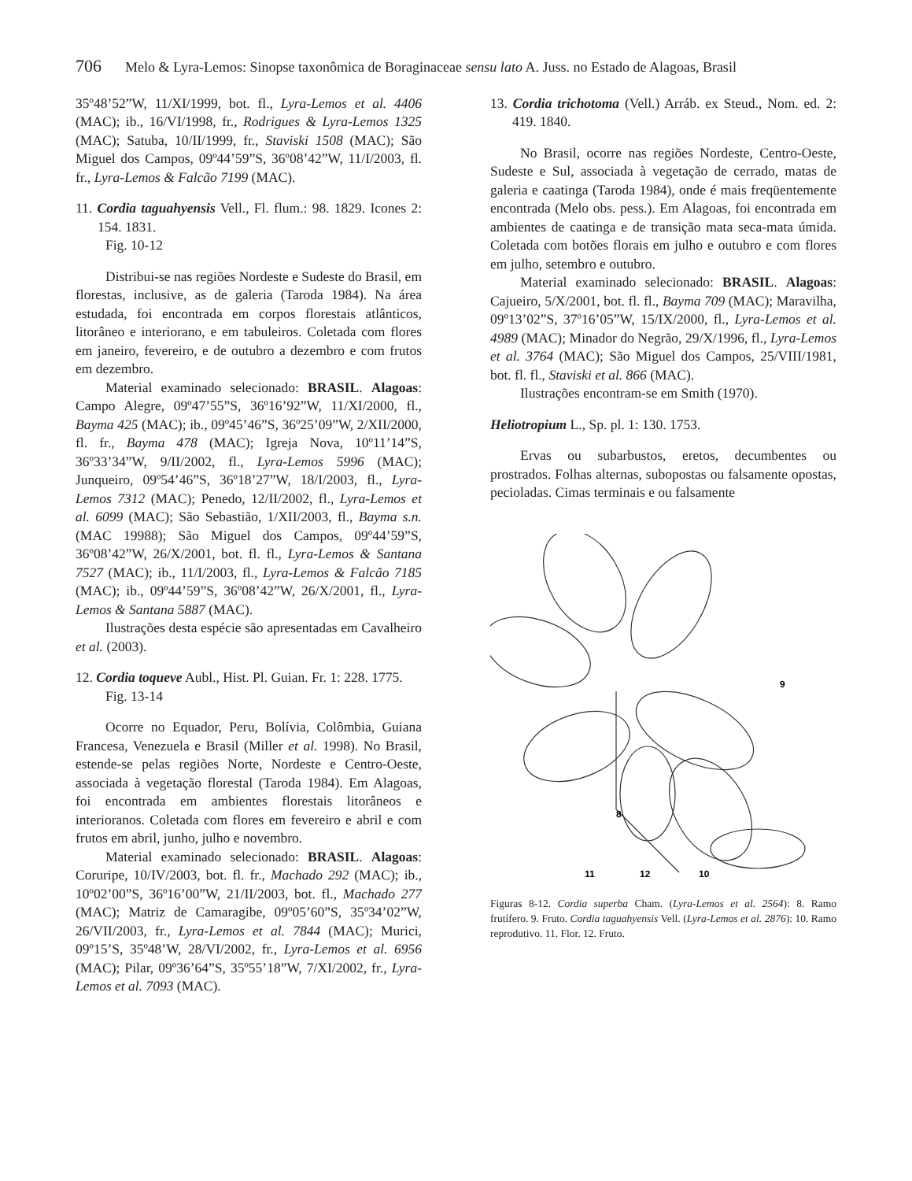706 Melo & Lyra-Lemos: Sinopse taxonômica de Boraginaceae sensu lato A. Juss. no Estado de Alagoas, Brasil
35º48’52”W, 11/XI/1999, bot. fl., Lyra-Lemos et al. 4406 (MAC); ib., 16/VI/1998, fr., Rodrigues & Lyra-Lemos 1325 (MAC); Satuba, 10/II/1999, fr., Staviski 1508 (MAC); São Miguel dos Campos, 09º44’59”S, 36º08’42”W, 11/I/2003, fl. fr., Lyra-Lemos & Falcão 7199 (MAC).
11. Cordia taguahyensis Vell., Fl. flum.: 98. 1829. Icones 2: 154. 1831.
Fig. 10-12
Distribui-se nas regiões Nordeste e Sudeste do Brasil, em florestas, inclusive, as de galeria (Taroda 1984). Na área estudada, foi encontrada em corpos florestais atlânticos, litorâneo e interiorano, e em tabuleiros. Coletada com flores em janeiro, fevereiro, e de outubro a dezembro e com frutos em dezembro.
Material examinado selecionado: BRASIL. Alagoas: Campo Alegre, 09º47’55”S, 36º16’92”W, 11/XI/2000, fl., Bayma 425 (MAC); ib., 09º45’46”S, 36º25’09”W, 2/XII/2000, fl. fr., Bayma 478 (MAC); Igreja Nova, 10º11’14”S, 36º33’34”W, 9/II/2002, fl., Lyra-Lemos 5996 (MAC); Junqueiro, 09º54’46”S, 36º18’27”W, 18/I/2003, fl., Lyra-Lemos 7312 (MAC); Penedo, 12/II/2002, fl., Lyra-Lemos et al. 6099 (MAC); São Sebastião, 1/XII/2003, fl., Bayma s.n. (MAC 19988); São Miguel dos Campos, 09º44’59”S, 36º08’42”W, 26/X/2001, bot. fl. fl., Lyra-Lemos & Santana 7527 (MAC); ib., 11/I/2003, fl., Lyra-Lemos & Falcão 7185 (MAC); ib., 09º44’59”S, 36º08’42”W, 26/X/2001, fl., Lyra-Lemos & Santana 5887 (MAC).
Ilustrações desta espécie são apresentadas em Cavalheiro et al. (2003).
12. Cordia toqueve Aubl., Hist. Pl. Guian. Fr. 1: 228. 1775.
Fig. 13-14
Ocorre no Equador, Peru, Bolívia, Colômbia, Guiana Francesa, Venezuela e Brasil (Miller et al. 1998). No Brasil, estende-se pelas regiões Norte, Nordeste e Centro-Oeste, associada à vegetação florestal (Taroda 1984). Em Alagoas, foi encontrada em ambientes florestais litorâneos e interioranos. Coletada com flores em fevereiro e abril e com frutos em abril, junho, julho e novembro.
Material examinado selecionado: BRASIL. Alagoas: Coruripe, 10/IV/2003, bot. fl. fr., Machado 292 (MAC); ib., 10º02’00”S, 36º16’00”W, 21/II/2003, bot. fl., Machado 277 (MAC); Matriz de Camaragibe, 09º05’60”S, 35º34’02”W, 26/VII/2003, fr., Lyra-Lemos et al. 7844 (MAC); Murici, 09º15’S, 35º48’W, 28/VI/2002, fr., Lyra-Lemos et al. 6956 (MAC); Pilar, 09º36’64”S, 35º55’18”W, 7/XI/2002, fr., Lyra-Lemos et al. 7093 (MAC).
13. Cordia trichotoma (Vell.) Arráb. ex Steud., Nom. ed. 2: 419. 1840.
No Brasil, ocorre nas regiões Nordeste, Centro-Oeste, Sudeste e Sul, associada à vegetação de cerrado, matas de galeria e caatinga (Taroda 1984), onde é mais freqüentemente encontrada (Melo obs. pess.). Em Alagoas, foi encontrada em ambientes de caatinga e de transição mata seca-mata úmida. Coletada com botões florais em julho e outubro e com flores em julho, setembro e outubro.
Material examinado selecionado: BRASIL. Alagoas: Cajueiro, 5/X/2001, bot. fl. fl., Bayma 709 (MAC); Maravilha, 09º13’02”S, 37º16’05”W, 15/IX/2000, fl., Lyra-Lemos et al. 4989 (MAC); Minador do Negrão, 29/X/1996, fl., Lyra-Lemos et al. 3764 (MAC); São Miguel dos Campos, 25/VIII/1981, bot. fl. fl., Staviski et al. 866 (MAC).
Ilustrações encontram-se em Smith (1970).
Heliotropium L., Sp. pl. 1: 130. 1753.
Ervas ou subarbustos, eretos, decumbentes ou prostrados. Folhas alternas, subopostas ou falsamente opostas, pecioladas. Cimas terminais e ou falsamente
8
9
11
12
10
Figuras 8-12. Cordia superba Cham. (Lyra-Lemos et al. 2564): 8. Ramo frutífero. 9. Fruto. Cordia taguahyensis Vell. (Lyra-Lemos et al. 2876): 10. Ramo reprodutivo. 11. Flor. 12. Fruto.